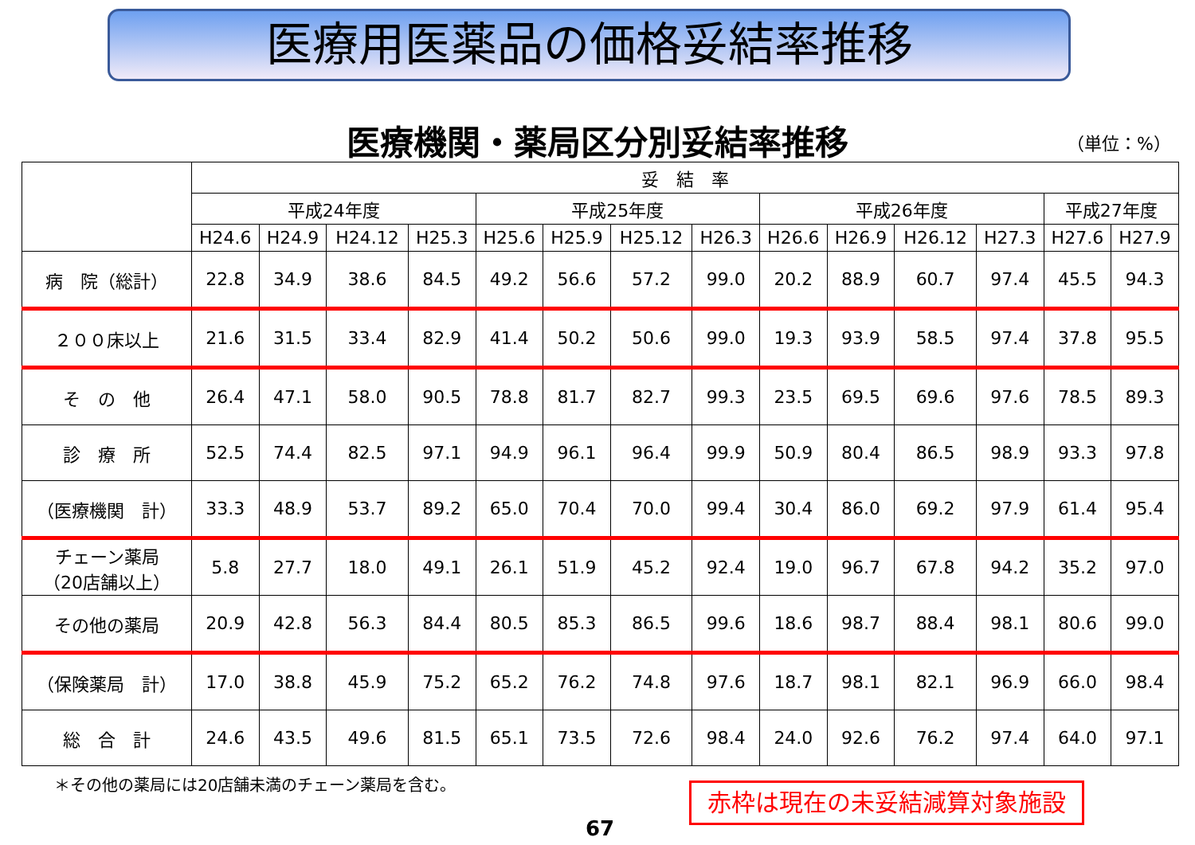医療用医薬品の価格妥結率推移
医療機関・薬局区分別妥結率推移 （単位：%）
| | 妥 結 率 | | | | | | | | | | | | | |
| --- | --- | --- | --- | --- | --- | --- | --- | --- | --- | --- | --- | --- | --- | --- |
| | 平成24年度 | | | | 平成25年度 | | | | 平成26年度 | | | | 平成27年度 | |
| | H24.6 | H24.9 | H24.12 | H25.3 | H25.6 | H25.9 | H25.12 | H26.3 | H26.6 | H26.9 | H26.12 | H27.3 | H27.6 | H27.9 |
| 病 院（総計） | 22.8 | 34.9 | 38.6 | 84.5 | 49.2 | 56.6 | 57.2 | 99.0 | 20.2 | 88.9 | 60.7 | 97.4 | 45.5 | 94.3 |
| ２００床以上 | 21.6 | 31.5 | 33.4 | 82.9 | 41.4 | 50.2 | 50.6 | 99.0 | 19.3 | 93.9 | 58.5 | 97.4 | 37.8 | 95.5 |
| そ の 他 | 26.4 | 47.1 | 58.0 | 90.5 | 78.8 | 81.7 | 82.7 | 99.3 | 23.5 | 69.5 | 69.6 | 97.6 | 78.5 | 89.3 |
| 診 療 所 | 52.5 | 74.4 | 82.5 | 97.1 | 94.9 | 96.1 | 96.4 | 99.9 | 50.9 | 80.4 | 86.5 | 98.9 | 93.3 | 97.8 |
| （医療機関 計） | 33.3 | 48.9 | 53.7 | 89.2 | 65.0 | 70.4 | 70.0 | 99.4 | 30.4 | 86.0 | 69.2 | 97.9 | 61.4 | 95.4 |
| チェーン薬局 （20店舗以上） | 5.8 | 27.7 | 18.0 | 49.1 | 26.1 | 51.9 | 45.2 | 92.4 | 19.0 | 96.7 | 67.8 | 94.2 | 35.2 | 97.0 |
| その他の薬局 | 20.9 | 42.8 | 56.3 | 84.4 | 80.5 | 85.3 | 86.5 | 99.6 | 18.6 | 98.7 | 88.4 | 98.1 | 80.6 | 99.0 |
| （保険薬局 計） | 17.0 | 38.8 | 45.9 | 75.2 | 65.2 | 76.2 | 74.8 | 97.6 | 18.7 | 98.1 | 82.1 | 96.9 | 66.0 | 98.4 |
| 総 合 計 | 24.6 | 43.5 | 49.6 | 81.5 | 65.1 | 73.5 | 72.6 | 98.4 | 24.0 | 92.6 | 76.2 | 97.4 | 64.0 | 97.1 |
＊その他の薬局には20店舗未満のチェーン薬局を含む。
赤枠は現在の未妥結減算対象施設
67